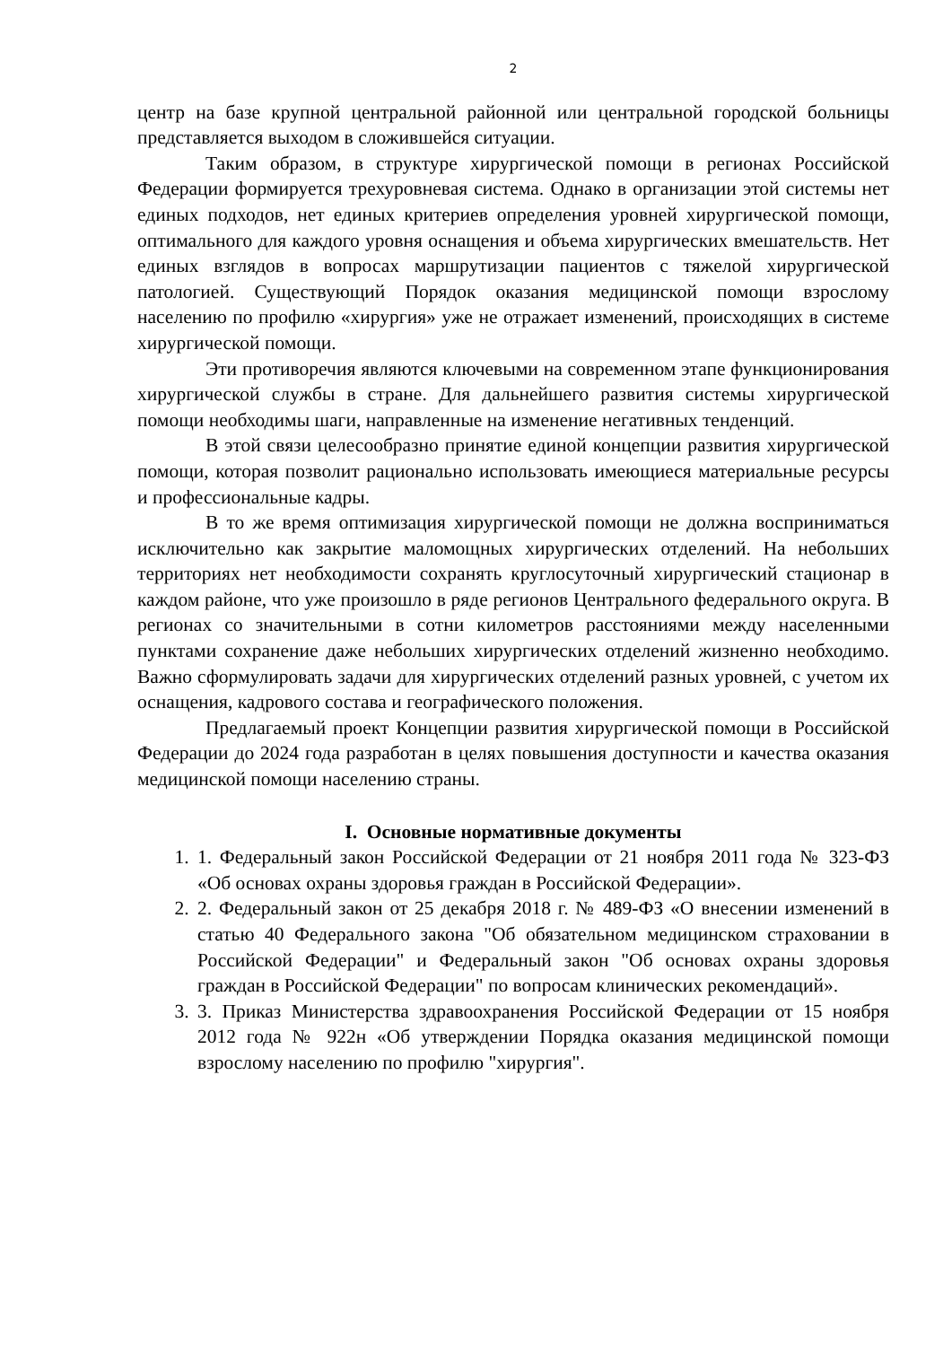2
центр на базе крупной центральной районной или центральной городской больницы представляется выходом в сложившейся ситуации.
Таким образом, в структуре хирургической помощи в регионах Российской Федерации формируется трехуровневая система. Однако в организации этой системы нет единых подходов, нет единых критериев определения уровней хирургической помощи, оптимального для каждого уровня оснащения и объема хирургических вмешательств. Нет единых взглядов в вопросах маршрутизации пациентов с тяжелой хирургической патологией. Существующий Порядок оказания медицинской помощи взрослому населению по профилю «хирургия» уже не отражает изменений, происходящих в системе хирургической помощи.
Эти противоречия являются ключевыми на современном этапе функционирования хирургической службы в стране. Для дальнейшего развития системы хирургической помощи необходимы шаги, направленные на изменение негативных тенденций.
В этой связи целесообразно принятие единой концепции развития хирургической помощи, которая позволит рационально использовать имеющиеся материальные ресурсы и профессиональные кадры.
В то же время оптимизация хирургической помощи не должна восприниматься исключительно как закрытие маломощных хирургических отделений. На небольших территориях нет необходимости сохранять круглосуточный хирургический стационар в каждом районе, что уже произошло в ряде регионов Центрального федерального округа. В регионах со значительными в сотни километров расстояниями между населенными пунктами сохранение даже небольших хирургических отделений жизненно необходимо. Важно сформулировать задачи для хирургических отделений разных уровней, с учетом их оснащения, кадрового состава и географического положения.
Предлагаемый проект Концепции развития хирургической помощи в Российской Федерации до 2024 года разработан в целях повышения доступности и качества оказания медицинской помощи населению страны.
I. Основные нормативные документы
1. 1. Федеральный закон Российской Федерации от 21 ноября 2011 года № 323-ФЗ «Об основах охраны здоровья граждан в Российской Федерации».
2. 2. Федеральный закон от 25 декабря 2018 г. № 489-ФЗ «О внесении изменений в статью 40 Федерального закона "Об обязательном медицинском страховании в Российской Федерации" и Федеральный закон "Об основах охраны здоровья граждан в Российской Федерации" по вопросам клинических рекомендаций».
3. 3. Приказ Министерства здравоохранения Российской Федерации от 15 ноября 2012 года № 922н «Об утверждении Порядка оказания медицинской помощи взрослому населению по профилю "хирургия".